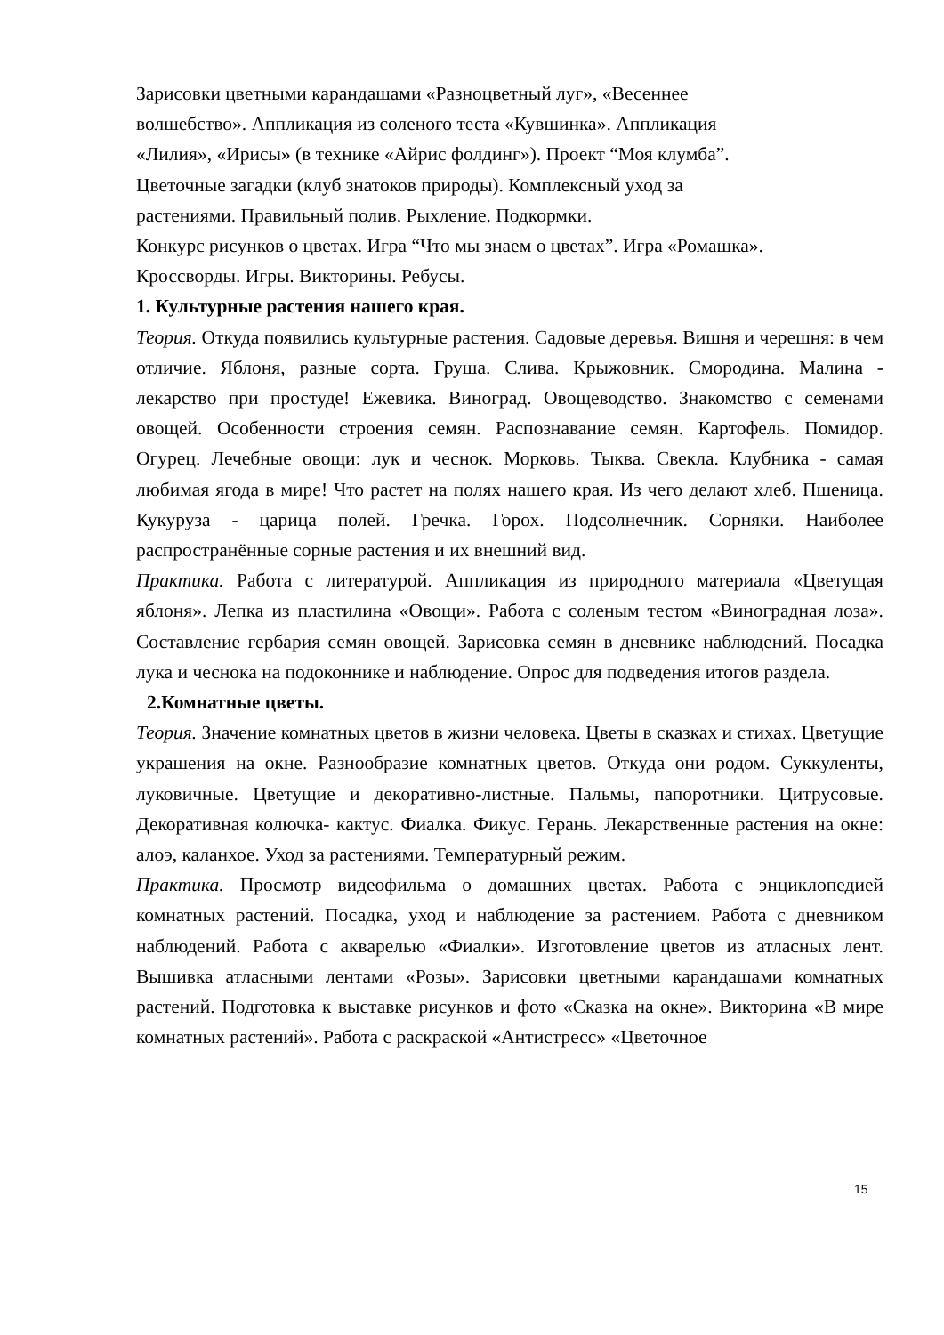Зарисовки цветными карандашами «Разноцветный луг», «Весеннее
волшебство». Аппликация из соленого теста «Кувшинка». Аппликация
«Лилия», «Ирисы» (в технике «Айрис фолдинг»). Проект “Моя клумба”.
Цветочные загадки (клуб знатоков природы). Комплексный уход за
растениями. Правильный полив. Рыхление. Подкормки.
Конкурс рисунков о цветах. Игра “Что мы знаем о цветах”. Игра «Ромашка».
Кроссворды. Игры. Викторины. Ребусы.
1. Культурные растения нашего края.
Теория. Откуда появились культурные растения. Садовые деревья. Вишня и черешня: в чем отличие. Яблоня, разные сорта. Груша. Слива. Крыжовник. Смородина. Малина - лекарство при простуде! Ежевика. Виноград. Овощеводство. Знакомство с семенами овощей. Особенности строения семян. Распознавание семян. Картофель. Помидор. Огурец. Лечебные овощи: лук и чеснок. Морковь. Тыква. Свекла. Клубника - самая любимая ягода в мире! Что растет на полях нашего края. Из чего делают хлеб. Пшеница. Кукуруза - царица полей. Гречка. Горох. Подсолнечник. Сорняки. Наиболее распространённые сорные растения и их внешний вид.
Практика. Работа с литературой. Аппликация из природного материала «Цветущая яблоня». Лепка из пластилина «Овощи». Работа с соленым тестом «Виноградная лоза». Составление гербария семян овощей. Зарисовка семян в дневнике наблюдений. Посадка лука и чеснока на подоконнике и наблюдение. Опрос для подведения итогов раздела.
2.Комнатные цветы.
Теория. Значение комнатных цветов в жизни человека. Цветы в сказках и стихах. Цветущие украшения на окне. Разнообразие комнатных цветов. Откуда они родом. Суккуленты, луковичные. Цветущие и декоративно-листные. Пальмы, папоротники. Цитрусовые. Декоративная колючка- кактус. Фиалка. Фикус. Герань. Лекарственные растения на окне: алоэ, каланхое. Уход за растениями. Температурный режим.
Практика. Просмотр видеофильма о домашних цветах. Работа с энциклопедией комнатных растений. Посадка, уход и наблюдение за растением. Работа с дневником наблюдений. Работа с акварелью «Фиалки». Изготовление цветов из атласных лент. Вышивка атласными лентами «Розы». Зарисовки цветными карандашами комнатных растений. Подготовка к выставке рисунков и фото «Сказка на окне». Викторина «В мире комнатных растений». Работа с раскраской «Антистресс» «Цветочное
15